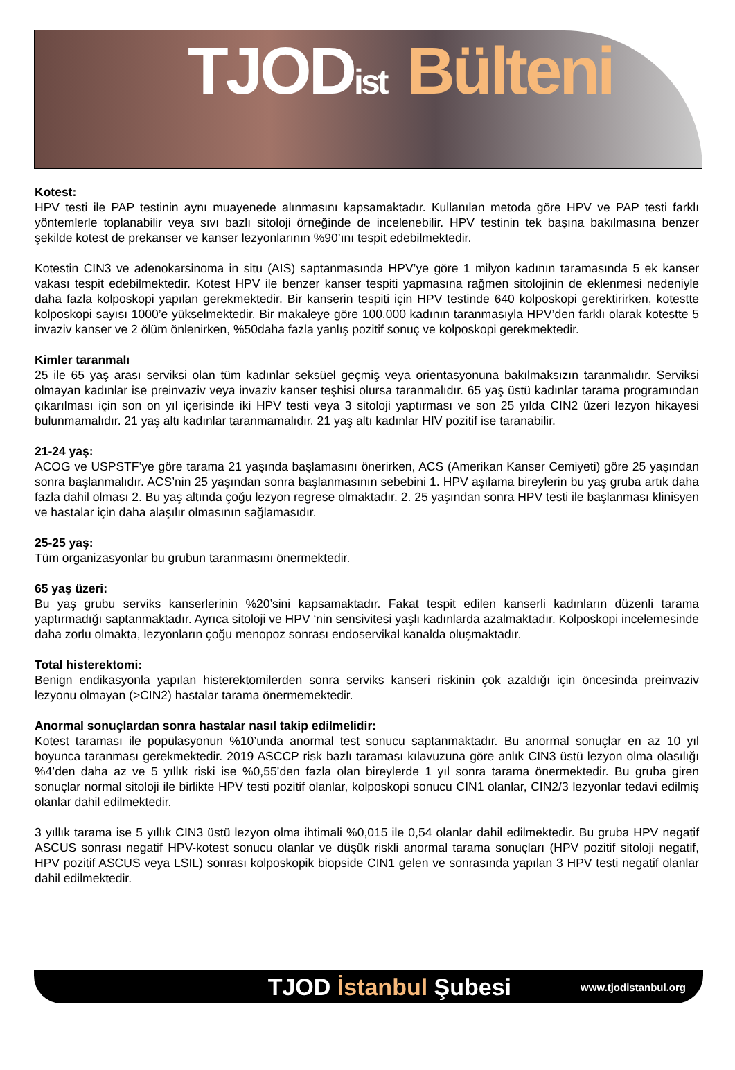TJODist Bülteni
Kotest:
HPV testi ile PAP testinin aynı muayenede alınmasını kapsamaktadır. Kullanılan metoda göre HPV ve PAP testi farklı yöntemlerle toplanabilir veya sıvı bazlı sitoloji örneğinde de incelenebilir. HPV testinin tek başına bakılmasına benzer şekilde kotest de prekanser ve kanser lezyonlarının %90’ını tespit edebilmektedir.
Kotestin CIN3 ve adenokarsinoma in situ (AIS) saptanmasında HPV’ye göre 1 milyon kadının taramasında 5 ek kanser vakası tespit edebilmektedir. Kotest HPV ile benzer kanser tespiti yapmasına rağmen sitolojinin de eklenmesi nedeniyle daha fazla kolposkopi yapılan gerekmektedir. Bir kanserin tespiti için HPV testinde 640 kolposkopi gerektirirken, kotestte kolposkopi sayısı 1000’e yükselmektedir. Bir makaleye göre 100.000 kadının taranmasıyla HPV’den farklı olarak kotestte 5 invaziv kanser ve 2 ölüm önlenirken, %50daha fazla yanlış pozitif sonuç ve kolposkopi gerekmektedir.
Kimler taranmalı
25 ile 65 yaş arası serviksi olan tüm kadınlar seksüel geçmiş veya orientasyonuna bakılmaksızın taranmalıdır. Serviksi olmayan kadınlar ise preinvaziv veya invaziv kanser teşhisi olursa taranmalıdır. 65 yaş üstü kadınlar tarama programından çıkarılması için son on yıl içerisinde iki HPV testi veya 3 sitoloji yaptırması ve son 25 yılda CIN2 üzeri lezyon hikayesi bulunmamalıdır. 21 yaş altı kadınlar taranmamalıdır. 21 yaş altı kadınlar HIV pozitif ise taranabilir.
21-24 yaş:
ACOG ve USPSTF’ye göre tarama 21 yaşında başlamasını önerirken, ACS (Amerikan Kanser Cemiyeti) göre 25 yaşından sonra başlanmalıdır. ACS’nin 25 yaşından sonra başlanmasının sebebini 1. HPV aşılama bireylerin bu yaş gruba artık daha fazla dahil olması 2. Bu yaş altında çoğu lezyon regrese olmaktadır. 2. 25 yaşından sonra HPV testi ile başlanması klinisyen ve hastalar için daha alaşılır olmasının sağlamasıdır.
25-25 yaş:
Tüm organizasyonlar bu grubun taranmasını önermektedir.
65 yaş üzeri:
Bu yaş grubu serviks kanserlerinin %20’sini kapsamaktadır. Fakat tespit edilen kanserli kadınların düzenli tarama yaptırmadığı saptanmaktadır. Ayrıca sitoloji ve HPV ‘nin sensivitesi yaşlı kadınlarda azalmaktadır. Kolposkopi incelemesinde daha zorlu olmakta, lezyonların çoğu menopoz sonrası endoservikal kanalda oluşmaktadır.
Total histerektomi:
Benign endikasyonla yapılan histerektomilerden sonra serviks kanseri riskinin çok azaldığı için öncesinda preinvaziv lezyonu olmayan (>CIN2) hastalar tarama önermemektedir.
Anormal sonuçlardan sonra hastalar nasıl takip edilmelidir:
Kotest taraması ile popülasyonun %10’unda anormal test sonucu saptanmaktadır. Bu anormal sonuçlar en az 10 yıl boyunca taranması gerekmektedir. 2019 ASCCP risk bazlı taraması kılavuzuna göre anlık CIN3 üstü lezyon olma olasılığı %4’den daha az ve 5 yıllık riski ise %0,55’den fazla olan bireylerde 1 yıl sonra tarama önermektedir. Bu gruba giren sonuçlar normal sitoloji ile birlikte HPV testi pozitif olanlar, kolposkopi sonucu CIN1 olanlar, CIN2/3 lezyonlar tedavi edilmiş olanlar dahil edilmektedir.
3 yıllık tarama ise 5 yıllık CIN3 üstü lezyon olma ihtimali %0,015 ile 0,54 olanlar dahil edilmektedir. Bu gruba HPV negatif ASCUS sonrası negatif HPV-kotest sonucu olanlar ve düşük riskli anormal tarama sonuçları (HPV pozitif sitoloji negatif, HPV pozitif ASCUS veya LSIL) sonrası kolposkopik biopside CIN1 gelen ve sonrasında yapılan 3 HPV testi negatif olanlar dahil edilmektedir.
TJOD İstanbul Şubesi
www.tjodistanbul.org